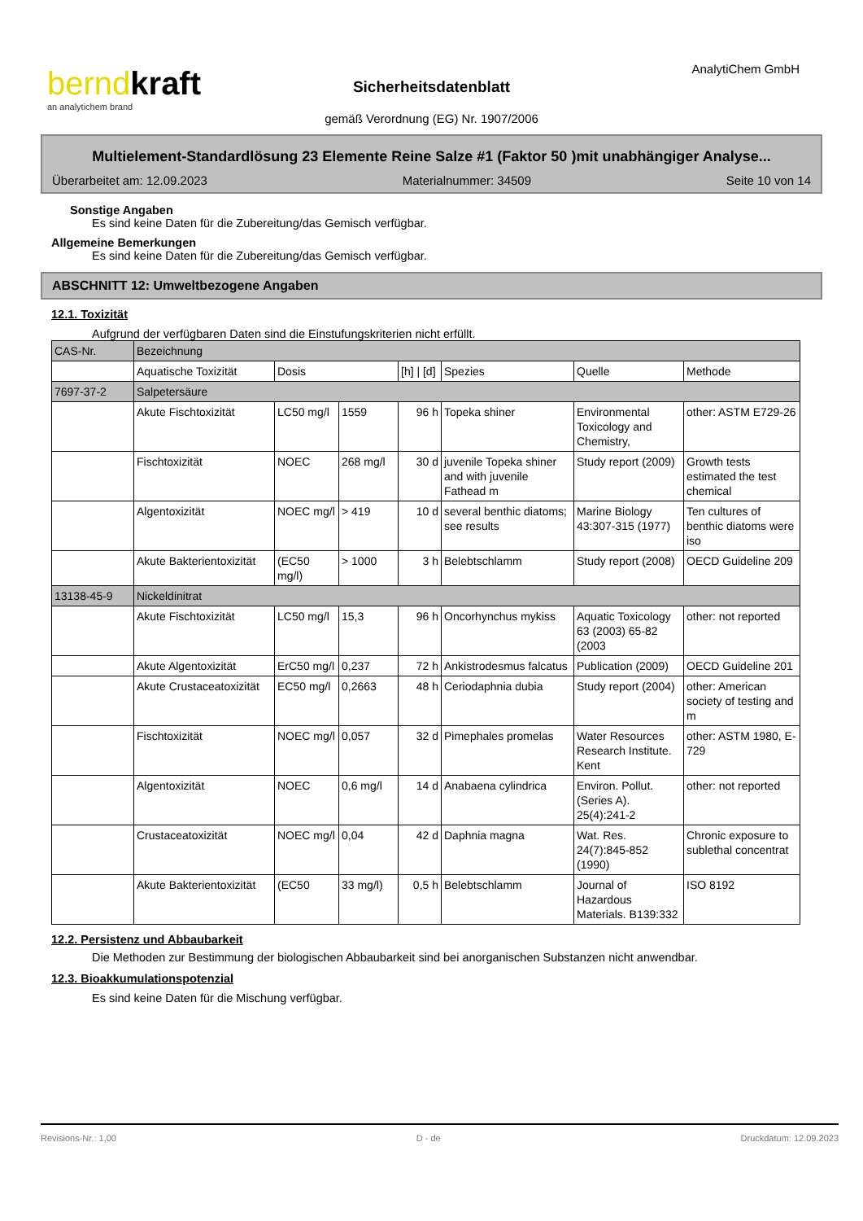berndkraft
an analytichem brand
AnalytiChem GmbH
Sicherheitsdatenblatt
gemäß Verordnung (EG) Nr. 1907/2006
Multielement-Standardlösung 23 Elemente Reine Salze #1 (Faktor 50 )mit unabhängiger Analyse...
Überarbeitet am: 12.09.2023 Materialnummer: 34509 Seite 10 von 14
Sonstige Angaben
Es sind keine Daten für die Zubereitung/das Gemisch verfügbar.
Allgemeine Bemerkungen
Es sind keine Daten für die Zubereitung/das Gemisch verfügbar.
ABSCHNITT 12: Umweltbezogene Angaben
12.1. Toxizität
Aufgrund der verfügbaren Daten sind die Einstufungskriterien nicht erfüllt.
| CAS-Nr. | Bezeichnung | | | | | | |
| | Aquatische Toxizität | Dosis | | [h] / [d] | Spezies | Quelle | Methode |
| 7697-37-2 | Salpetersäure | | | | | | |
| | Akute Fischtoxizität | LC50 mg/l | 1559 | 96 h | Topeka shiner | Environmental Toxicology and Chemistry, | other: ASTM E729-26 |
| | Fischtoxizität | NOEC | 268 mg/l | 30 d | juvenile Topeka shiner and with juvenile Fathead m | Study report (2009) | Growth tests estimated the test chemical |
| | Algentoxizität | NOEC mg/l | > 419 | 10 d | several benthic diatoms; see results | Marine Biology 43:307-315 (1977) | Ten cultures of benthic diatoms were iso |
| | Akute Bakterientoxizität | (EC50 mg/l) | > 1000 | 3 h | Belebtschlamm | Study report (2008) | OECD Guideline 209 |
| 13138-45-9 | Nickeldinitrat | | | | | | |
| | Akute Fischtoxizität | LC50 mg/l | 15,3 | 96 h | Oncorhynchus mykiss | Aquatic Toxicology 63 (2003) 65-82 (2003 | other: not reported |
| | Akute Algentoxizität | ErC50 mg/l | 0,237 | 72 h | Ankistrodesmus falcatus | Publication (2009) | OECD Guideline 201 |
| | Akute Crustaceatoxizität | EC50 mg/l | 0,2663 | 48 h | Ceriodaphnia dubia | Study report (2004) | other: American society of testing and m |
| | Fischtoxizität | NOEC mg/l | 0,057 | 32 d | Pimephales promelas | Water Resources Research Institute. Kent | other: ASTM 1980, E-729 |
| | Algentoxizität | NOEC | 0,6 mg/l | 14 d | Anabaena cylindrica | Environ. Pollut. (Series A). 25(4):241-2 | other: not reported |
| | Crustaceatoxizität | NOEC mg/l | 0,04 | 42 d | Daphnia magna | Wat. Res. 24(7):845-852 (1990) | Chronic exposure to sublethal concentrat |
| | Akute Bakterientoxizität | (EC50 | 33 mg/l) | 0,5 h | Belebtschlamm | Journal of Hazardous Materials. B139:332 | ISO 8192 |
12.2. Persistenz und Abbaubarkeit
Die Methoden zur Bestimmung der biologischen Abbaubarkeit sind bei anorganischen Substanzen nicht anwendbar.
12.3. Bioakkumulationspotenzial
Es sind keine Daten für die Mischung verfügbar.
Revisions-Nr.: 1,00 D - de Druckdatum: 12.09.2023